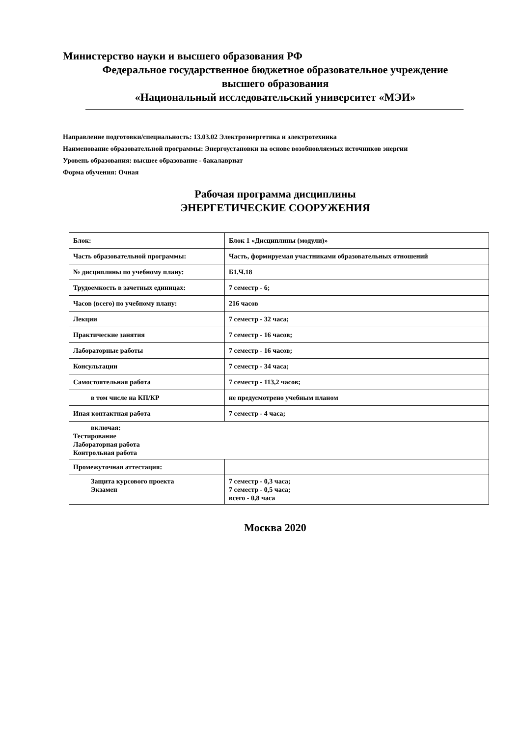Министерство науки и высшего образования РФ
Федеральное государственное бюджетное образовательное учреждение
высшего образования
«Национальный исследовательский университет «МЭИ»
Направление подготовки/специальность: 13.03.02 Электроэнергетика и электротехника
Наименование образовательной программы: Энергоустановки на основе возобновляемых источников энергии
Уровень образования: высшее образование - бакалавриат
Форма обучения: Очная
Рабочая программа дисциплины
ЭНЕРГЕТИЧЕСКИЕ СООРУЖЕНИЯ
| Блок: | Блок 1 «Дисциплины (модули)» |
| Часть образовательной программы: | Часть, формируемая участниками образовательных отношений |
| № дисциплины по учебному плану: | Б1.Ч.18 |
| Трудоемкость в зачетных единицах: | 7 семестр - 6; |
| Часов (всего) по учебному плану: | 216 часов |
| Лекции | 7 семестр - 32 часа; |
| Практические занятия | 7 семестр - 16 часов; |
| Лабораторные работы | 7 семестр - 16 часов; |
| Консультации | 7 семестр - 34 часа; |
| Самостоятельная работа | 7 семестр - 113,2 часов; |
| в том числе на КП/КР | не предусмотрено учебным планом |
| Иная контактная работа | 7 семестр - 4 часа; |
| включая: Тестирование Лабораторная работа Контрольная работа | |
| Промежуточная аттестация: | |
| Защита курсового проекта Экзамен | 7 семестр - 0,3 часа; 7 семестр - 0,5 часа; всего - 0,8 часа |
Москва 2020